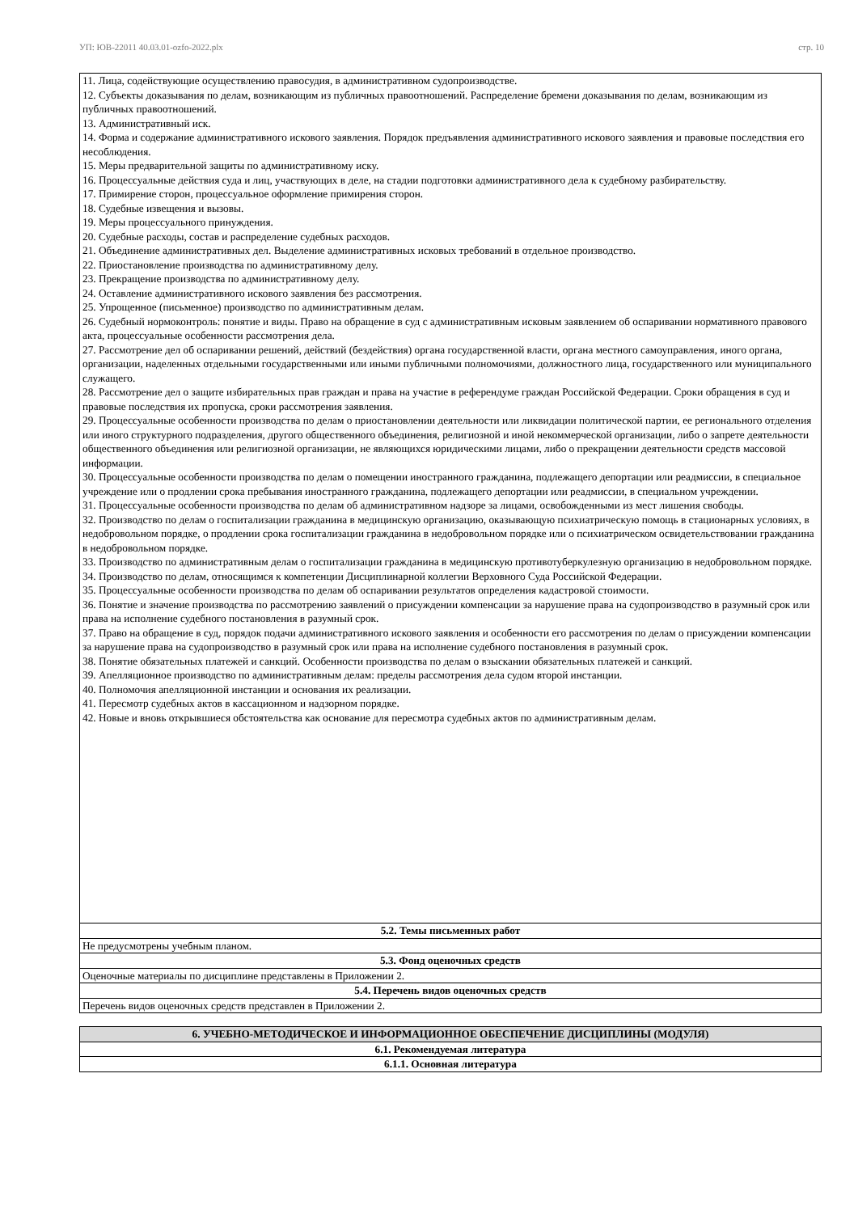УП: ЮВ-22011 40.03.01-ozfo-2022.plx стр. 10
| 11. Лица, содействующие осуществлению правосудия, в административном судопроизводстве. 12. Субъекты доказывания по делам, возникающим из публичных правоотношений. Распределение бремени доказывания по делам, возникающим из публичных правоотношений. 13. Административный иск. 14. Форма и содержание административного искового заявления. Порядок предъявления административного искового заявления и правовые последствия его несоблюдения. 15. Меры предварительной защиты по административному иску. 16. Процессуальные действия суда и лиц, участвующих в деле, на стадии подготовки административного дела к судебному разбирательству. 17. Примирение сторон, процессуальное оформление примирения сторон. 18. Судебные извещения и вызовы. 19. Меры процессуального принуждения. 20. Судебные расходы, состав и распределение судебных расходов. 21. Объединение административных дел. Выделение административных исковых требований в отдельное производство. 22. Приостановление производства по административному делу. 23. Прекращение производства по административному делу. 24. Оставление административного искового заявления без рассмотрения. 25. Упрощенное (письменное) производство по административным делам. 26. Судебный нормоконтроль: понятие и виды. Право на обращение в суд с административным исковым заявлением об оспаривании нормативного правового акта, процессуальные особенности рассмотрения дела. 27. Рассмотрение дел об оспаривании решений, действий (бездействия) органа государственной власти, органа местного самоуправления, иного органа, организации, наделенных отдельными государственными или иными публичными полномочиями, должностного лица, государственного или муниципального служащего. 28. Рассмотрение дел о защите избирательных прав граждан и права на участие в референдуме граждан Российской Федерации. Сроки обращения в суд и правовые последствия их пропуска, сроки рассмотрения заявления. 29. Процессуальные особенности производства по делам о приостановлении деятельности или ликвидации политической партии, ее регионального отделения или иного структурного подразделения, другого общественного объединения, религиозной и иной некоммерческой организации, либо о запрете деятельности общественного объединения или религиозной организации, не являющихся юридическими лицами, либо о прекращении деятельности средств массовой информации. 30. Процессуальные особенности производства по делам о помещении иностранного гражданина, подлежащего депортации или реадмиссии, в специальное учреждение или о продлении срока пребывания иностранного гражданина, подлежащего депортации или реадмиссии, в специальном учреждении. 31. Процессуальные особенности производства по делам об административном надзоре за лицами, освобожденными из мест лишения свободы. 32. Производство по делам о госпитализации гражданина в медицинскую организацию, оказывающую психиатрическую помощь в стационарных условиях, в недобровольном порядке, о продлении срока госпитализации гражданина в недобровольном порядке или о психиатрическом освидетельствовании гражданина в недобровольном порядке. 33. Производство по административным делам о госпитализации гражданина в медицинскую противотуберкулезную организацию в недобровольном порядке. 34. Производство по делам, относящимся к компетенции Дисциплинарной коллегии Верховного Суда Российской Федерации. 35. Процессуальные особенности производства по делам об оспаривании результатов определения кадастровой стоимости. 36. Понятие и значение производства по рассмотрению заявлений о присуждении компенсации за нарушение права на судопроизводство в разумный срок или права на исполнение судебного постановления в разумный срок. 37. Право на обращение в суд, порядок подачи административного искового заявления и особенности его рассмотрения по делам о присуждении компенсации за нарушение права на судопроизводство в разумный срок или права на исполнение судебного постановления в разумный срок. 38. Понятие обязательных платежей и санкций. Особенности производства по делам о взыскании обязательных платежей и санкций. 39. Апелляционное производство по административным делам: пределы рассмотрения дела судом второй инстанции. 40. Полномочия апелляционной инстанции и основания их реализации. 41. Пересмотр судебных актов в кассационном и надзорном порядке. 42. Новые и вновь открывшиеся обстоятельства как основание для пересмотра судебных актов по административным делам. |
| 5.2. Темы письменных работ |
| Не предусмотрены учебным планом. |
| 5.3. Фонд оценочных средств |
| Оценочные материалы по дисциплине представлены в Приложении 2. |
| 5.4. Перечень видов оценочных средств |
| Перечень видов оценочных средств представлен в Приложении 2. |
| 6. УЧЕБНО-МЕТОДИЧЕСКОЕ И ИНФОРМАЦИОННОЕ ОБЕСПЕЧЕНИЕ ДИСЦИПЛИНЫ (МОДУЛЯ) |
| 6.1. Рекомендуемая литература |
| 6.1.1. Основная литература |